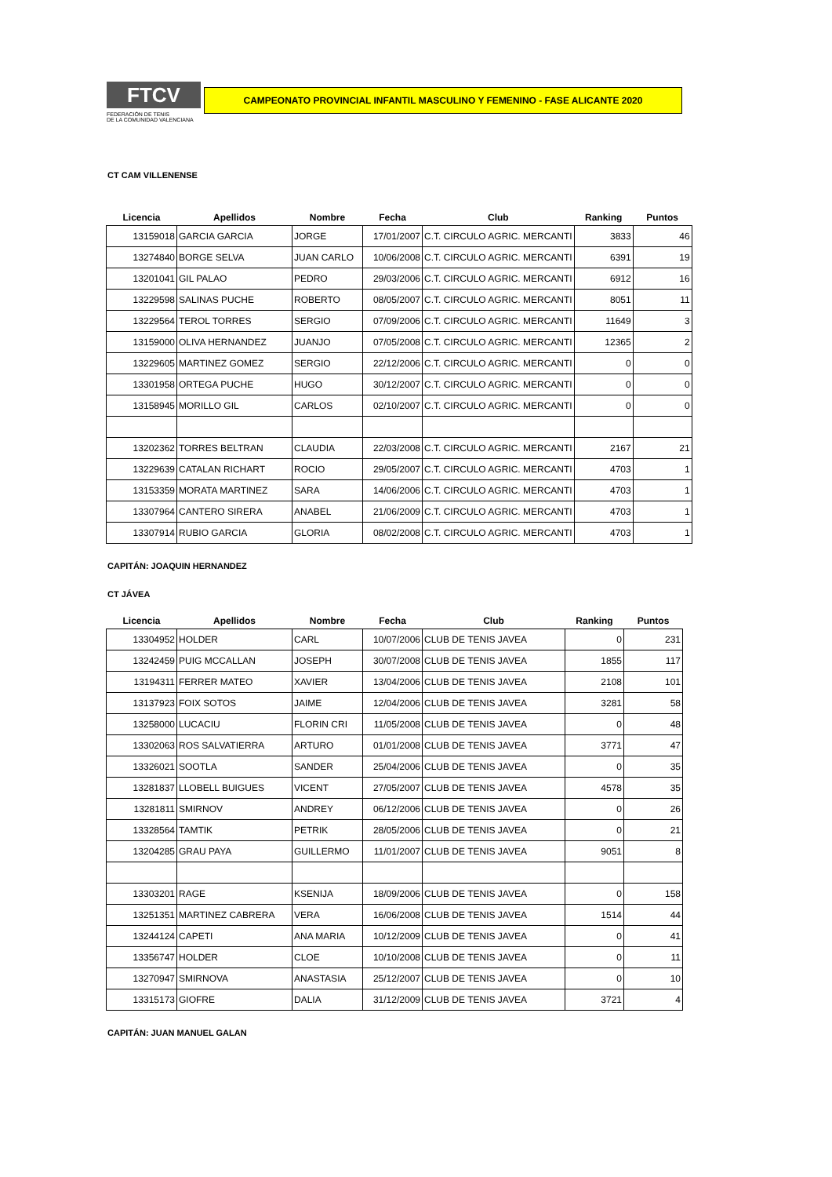FTCV
FEDERACIÓN DE TENIS
DE LA COMUNIDAD VALENCIANA
CAMPEONATO PROVINCIAL INFANTIL MASCULINO Y FEMENINO - FASE ALICANTE 2020
CT CAM VILLENENSE
| Licencia | Apellidos | Nombre | Fecha | Club | Ranking | Puntos |
| --- | --- | --- | --- | --- | --- | --- |
| 13159018 | GARCIA GARCIA | JORGE | 17/01/2007 | C.T. CIRCULO AGRIC. MERCANTI | 3833 | 46 |
| 13274840 | BORGE SELVA | JUAN CARLO | 10/06/2008 | C.T. CIRCULO AGRIC. MERCANTI | 6391 | 19 |
| 13201041 | GIL PALAO | PEDRO | 29/03/2006 | C.T. CIRCULO AGRIC. MERCANTI | 6912 | 16 |
| 13229598 | SALINAS PUCHE | ROBERTO | 08/05/2007 | C.T. CIRCULO AGRIC. MERCANTI | 8051 | 11 |
| 13229564 | TEROL TORRES | SERGIO | 07/09/2006 | C.T. CIRCULO AGRIC. MERCANTI | 11649 | 3 |
| 13159000 | OLIVA HERNANDEZ | JUANJO | 07/05/2008 | C.T. CIRCULO AGRIC. MERCANTI | 12365 | 2 |
| 13229605 | MARTINEZ GOMEZ | SERGIO | 22/12/2006 | C.T. CIRCULO AGRIC. MERCANTI | 0 | 0 |
| 13301958 | ORTEGA PUCHE | HUGO | 30/12/2007 | C.T. CIRCULO AGRIC. MERCANTI | 0 | 0 |
| 13158945 | MORILLO GIL | CARLOS | 02/10/2007 | C.T. CIRCULO AGRIC. MERCANTI | 0 | 0 |
| 13202362 | TORRES BELTRAN | CLAUDIA | 22/03/2008 | C.T. CIRCULO AGRIC. MERCANTI | 2167 | 21 |
| 13229639 | CATALAN RICHART | ROCIO | 29/05/2007 | C.T. CIRCULO AGRIC. MERCANTI | 4703 | 1 |
| 13153359 | MORATA MARTINEZ | SARA | 14/06/2006 | C.T. CIRCULO AGRIC. MERCANTI | 4703 | 1 |
| 13307964 | CANTERO SIRERA | ANABEL | 21/06/2009 | C.T. CIRCULO AGRIC. MERCANTI | 4703 | 1 |
| 13307914 | RUBIO GARCIA | GLORIA | 08/02/2008 | C.T. CIRCULO AGRIC. MERCANTI | 4703 | 1 |
CAPITÁN: JOAQUIN HERNANDEZ
CT JÁVEA
| Licencia | Apellidos | Nombre | Fecha | Club | Ranking | Puntos |
| --- | --- | --- | --- | --- | --- | --- |
| 13304952 | HOLDER | CARL | 10/07/2006 | CLUB DE TENIS JAVEA | 0 | 231 |
| 13242459 | PUIG MCCALLAN | JOSEPH | 30/07/2008 | CLUB DE TENIS JAVEA | 1855 | 117 |
| 13194311 | FERRER MATEO | XAVIER | 13/04/2006 | CLUB DE TENIS JAVEA | 2108 | 101 |
| 13137923 | FOIX SOTOS | JAIME | 12/04/2006 | CLUB DE TENIS JAVEA | 3281 | 58 |
| 13258000 | LUCACIU | FLORIN CRI | 11/05/2008 | CLUB DE TENIS JAVEA | 0 | 48 |
| 13302063 | ROS SALVATIERRA | ARTURO | 01/01/2008 | CLUB DE TENIS JAVEA | 3771 | 47 |
| 13326021 | SOOTLA | SANDER | 25/04/2006 | CLUB DE TENIS JAVEA | 0 | 35 |
| 13281837 | LLOBELL BUIGUES | VICENT | 27/05/2007 | CLUB DE TENIS JAVEA | 4578 | 35 |
| 13281811 | SMIRNOV | ANDREY | 06/12/2006 | CLUB DE TENIS JAVEA | 0 | 26 |
| 13328564 | TAMTIK | PETRIK | 28/05/2006 | CLUB DE TENIS JAVEA | 0 | 21 |
| 13204285 | GRAU PAYA | GUILLERMO | 11/01/2007 | CLUB DE TENIS JAVEA | 9051 | 8 |
| 13303201 | RAGE | KSENIJA | 18/09/2006 | CLUB DE TENIS JAVEA | 0 | 158 |
| 13251351 | MARTINEZ CABRERA | VERA | 16/06/2008 | CLUB DE TENIS JAVEA | 1514 | 44 |
| 13244124 | CAPETI | ANA MARIA | 10/12/2009 | CLUB DE TENIS JAVEA | 0 | 41 |
| 13356747 | HOLDER | CLOE | 10/10/2008 | CLUB DE TENIS JAVEA | 0 | 11 |
| 13270947 | SMIRNOVA | ANASTASIA | 25/12/2007 | CLUB DE TENIS JAVEA | 0 | 10 |
| 13315173 | GIOFRE | DALIA | 31/12/2009 | CLUB DE TENIS JAVEA | 3721 | 4 |
CAPITÁN: JUAN MANUEL GALAN